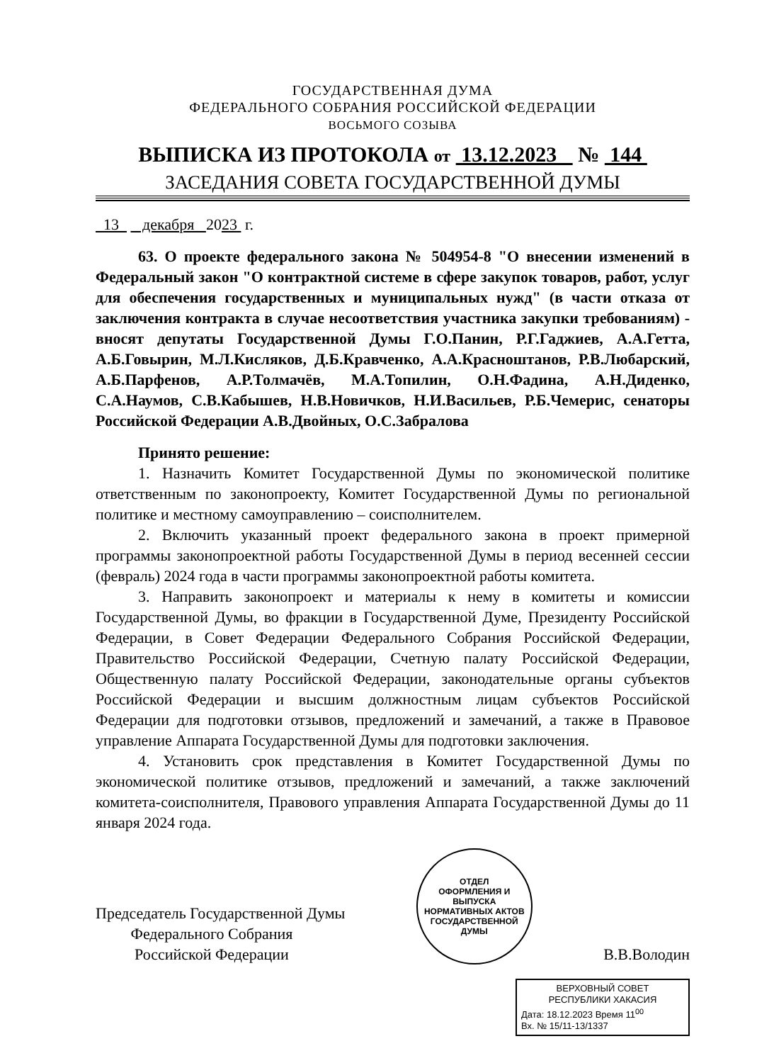ГОСУДАРСТВЕННАЯ ДУМА
ФЕДЕРАЛЬНОГО СОБРАНИЯ РОССИЙСКОЙ ФЕДЕРАЦИИ
ВОСЬМОГО СОЗЫВА
ВЫПИСКА ИЗ ПРОТОКОЛА от 13.12.2023 № 144
ЗАСЕДАНИЯ СОВЕТА ГОСУДАРСТВЕННОЙ ДУМЫ
13 декабря 2023 г.
63. О проекте федерального закона № 504954-8 "О внесении изменений в Федеральный закон "О контрактной системе в сфере закупок товаров, работ, услуг для обеспечения государственных и муниципальных нужд" (в части отказа от заключения контракта в случае несоответствия участника закупки требованиям) - вносят депутаты Государственной Думы Г.О.Панин, Р.Г.Гаджиев, А.А.Гетта, А.Б.Говырин, М.Л.Кисляков, Д.Б.Кравченко, А.А.Красноштанов, Р.В.Любарский, А.Б.Парфенов, А.Р.Толмачёв, М.А.Топилин, О.Н.Фадина, А.Н.Диденко, С.А.Наумов, С.В.Кабышев, Н.В.Новичков, Н.И.Васильев, Р.Б.Чемерис, сенаторы Российской Федерации А.В.Двойных, О.С.Забралова
Принято решение:
1. Назначить Комитет Государственной Думы по экономической политике ответственным по законопроекту, Комитет Государственной Думы по региональной политике и местному самоуправлению – соисполнителем.
2. Включить указанный проект федерального закона в проект примерной программы законопроектной работы Государственной Думы в период весенней сессии (февраль) 2024 года в части программы законопроектной работы комитета.
3. Направить законопроект и материалы к нему в комитеты и комиссии Государственной Думы, во фракции в Государственной Думе, Президенту Российской Федерации, в Совет Федерации Федерального Собрания Российской Федерации, Правительство Российской Федерации, Счетную палату Российской Федерации, Общественную палату Российской Федерации, законодательные органы субъектов Российской Федерации и высшим должностным лицам субъектов Российской Федерации для подготовки отзывов, предложений и замечаний, а также в Правовое управление Аппарата Государственной Думы для подготовки заключения.
4. Установить срок представления в Комитет Государственной Думы по экономической политике отзывов, предложений и замечаний, а также заключений комитета-соисполнителя, Правового управления Аппарата Государственной Думы до 11 января 2024 года.
Председатель Государственной Думы
Федерального Собрания
Российской Федерации
ОТДЕЛ
ОФОРМЛЕНИЯ И ВЫПУСКА
НОРМАТИВНЫХ АКТОВ
ГОСУДАРСТВЕННОЙ ДУМЫ
В.В.Володин
ВЕРХОВНЫЙ СОВЕТ
РЕСПУБЛИКИ ХАКАСИЯ
Дата: 18.12.2023 Время 11<sup>00</sup>
Вх. № 15/11-13/1337